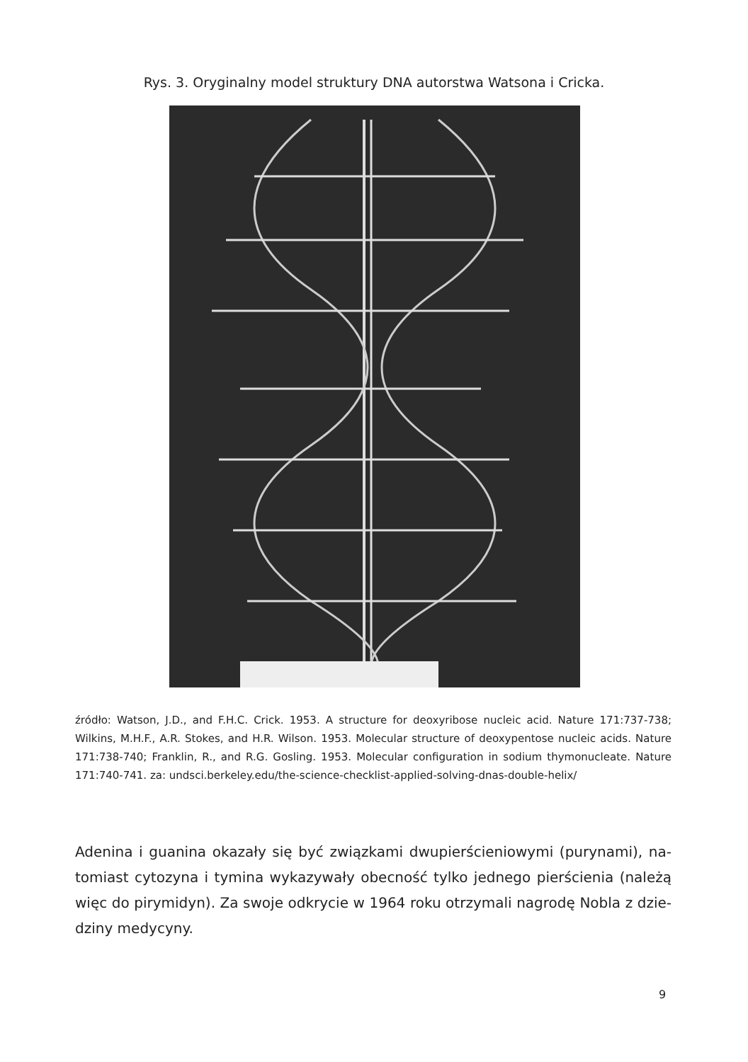Rys. 3. Oryginalny model struktury DNA autorstwa Watsona i Cricka.
źródło: Watson, J.D., and F.H.C. Crick. 1953. A structure for deoxyribose nucleic acid. Nature 171:737-738; Wilkins, M.H.F., A.R. Stokes, and H.R. Wilson. 1953. Molecular structure of deoxypen­tose nucleic acids. Nature 171:738-740; Franklin, R., and R.G. Gosling. 1953. Molecular configuration in sodium thymonucleate. Nature 171:740-741. za: undsci.berkeley.edu/the-science-checklist-ap­plied-solving-dnas-double-helix/
Adenina i guanina okazały się być związkami dwupierścieniowymi (purynami), na­tomiast cytozyna i tymina wykazywały obecność tylko jednego pierścienia (należą więc do pirymidyn). Za swoje odkrycie w 1964 roku otrzymali nagrodę Nobla z dzie­dziny medycyny.
9